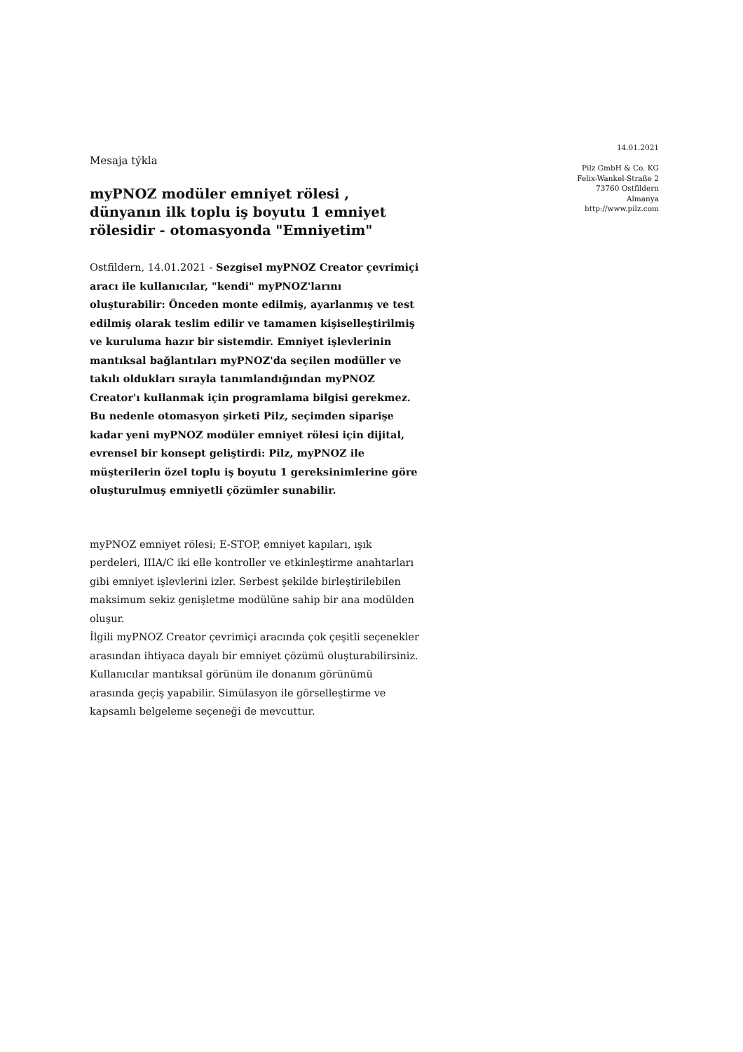14.01.2021
Pilz GmbH & Co. KG
Felix-Wankel-Straße 2
73760 Ostfildern
Almanya
http://www.pilz.com
Mesaja týkla
myPNOZ modüler emniyet rölesi , dünyanın ilk toplu iş boyutu 1 emniyet rölesidir - otomasyonda "Emniyetim"
Ostfildern, 14.01.2021 - Sezgisel myPNOZ Creator çevrimiçi aracı ile kullanıcılar, "kendi" myPNOZ'larını oluşturabilir: Önceden monte edilmiş, ayarlanmış ve test edilmiş olarak teslim edilir ve tamamen kişiselleştirilmiş ve kuruluma hazır bir sistemdir. Emniyet işlevlerinin mantıksal bağlantıları myPNOZ'da seçilen modüller ve takılı oldukları sırayla tanımlandığından myPNOZ Creator'ı kullanmak için programlama bilgisi gerekmez. Bu nedenle otomasyon şirketi Pilz, seçimden siparişe kadar yeni myPNOZ modüler emniyet rölesi için dijital, evrensel bir konsept geliştirdi: Pilz, myPNOZ ile müşterilerin özel toplu iş boyutu 1 gereksinimlerine göre oluşturulmuş emniyetli çözümler sunabilir.
myPNOZ emniyet rölesi; E-STOP, emniyet kapıları, ışık perdeleri, IIIA/C iki elle kontroller ve etkinleştirme anahtarları gibi emniyet işlevlerini izler. Serbest şekilde birleştirilebilen maksimum sekiz genişletme modülüne sahip bir ana modülden oluşur.
İlgili myPNOZ Creator çevrimiçi aracında çok çeşitli seçenekler arasından ihtiyaca dayalı bir emniyet çözümü oluşturabilirsiniz. Kullanıcılar mantıksal görünüm ile donanım görünümü arasında geçiş yapabilir. Simülasyon ile görselleştirme ve kapsamlı belgeleme seçeneği de mevcuttur.